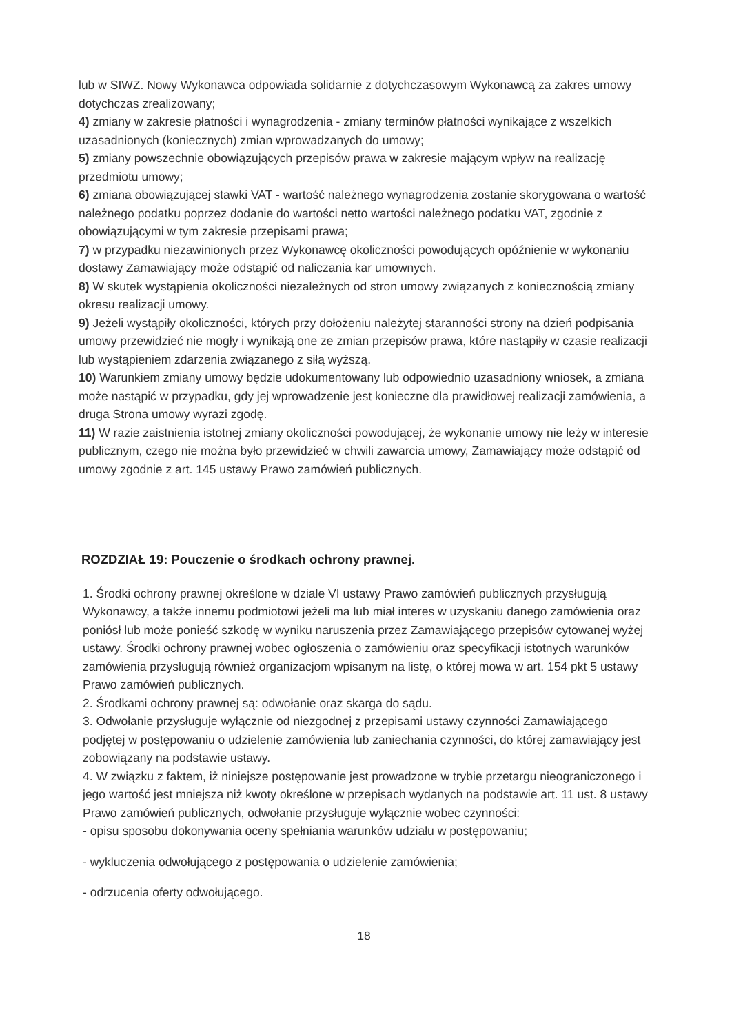lub w SIWZ. Nowy Wykonawca odpowiada solidarnie z dotychczasowym Wykonawcą za zakres umowy dotychczas zrealizowany;
4) zmiany w zakresie płatności i wynagrodzenia - zmiany terminów płatności wynikające z wszelkich uzasadnionych (koniecznych) zmian wprowadzanych do umowy;
5) zmiany powszechnie obowiązujących przepisów prawa w zakresie mającym wpływ na realizację przedmiotu umowy;
6) zmiana obowiązującej stawki VAT - wartość należnego wynagrodzenia zostanie skorygowana o wartość należnego podatku poprzez dodanie do wartości netto wartości należnego podatku VAT, zgodnie z obowiązującymi w tym zakresie przepisami prawa;
7) w przypadku niezawinionych przez Wykonawcę okoliczności powodujących opóźnienie w wykonaniu dostawy Zamawiający może odstąpić od naliczania kar umownych.
8) W skutek wystąpienia okoliczności niezależnych od stron umowy związanych z koniecznością zmiany okresu realizacji umowy.
9) Jeżeli wystąpiły okoliczności, których przy dołożeniu należytej staranności strony na dzień podpisania umowy przewidzieć nie mogły i wynikają one ze zmian przepisów prawa, które nastąpiły w czasie realizacji lub wystąpieniem zdarzenia związanego z siłą wyższą.
10) Warunkiem zmiany umowy będzie udokumentowany lub odpowiednio uzasadniony wniosek, a zmiana może nastąpić w przypadku, gdy jej wprowadzenie jest konieczne dla prawidłowej realizacji zamówienia, a druga Strona umowy wyrazi zgodę.
11) W razie zaistnienia istotnej zmiany okoliczności powodującej, że wykonanie umowy nie leży w interesie publicznym, czego nie można było przewidzieć w chwili zawarcia umowy, Zamawiający może odstąpić od umowy zgodnie z art. 145 ustawy Prawo zamówień publicznych.
ROZDZIAŁ 19: Pouczenie o środkach ochrony prawnej.
1. Środki ochrony prawnej określone w dziale VI ustawy Prawo zamówień publicznych przysługują Wykonawcy, a także innemu podmiotowi jeżeli ma lub miał interes w uzyskaniu danego zamówienia oraz poniósł lub może ponieść szkodę w wyniku naruszenia przez Zamawiającego przepisów cytowanej wyżej ustawy. Środki ochrony prawnej wobec ogłoszenia o zamówieniu oraz specyfikacji istotnych warunków zamówienia przysługują również organizacjom wpisanym na listę, o której mowa w art. 154 pkt 5 ustawy Prawo zamówień publicznych.
2. Środkami ochrony prawnej są: odwołanie oraz skarga do sądu.
3. Odwołanie przysługuje wyłącznie od niezgodnej z przepisami ustawy czynności Zamawiającego podjętej w postępowaniu o udzielenie zamówienia lub zaniechania czynności, do której zamawiający jest zobowiązany na podstawie ustawy.
4. W związku z faktem, iż niniejsze postępowanie jest prowadzone w trybie przetargu nieograniczonego i jego wartość jest mniejsza niż kwoty określone w przepisach wydanych na podstawie art. 11 ust. 8 ustawy Prawo zamówień publicznych, odwołanie przysługuje wyłącznie wobec czynności:
- opisu sposobu dokonywania oceny spełniania warunków udziału w postępowaniu;
- wykluczenia odwołującego z postępowania o udzielenie zamówienia;
- odrzucenia oferty odwołującego.
18